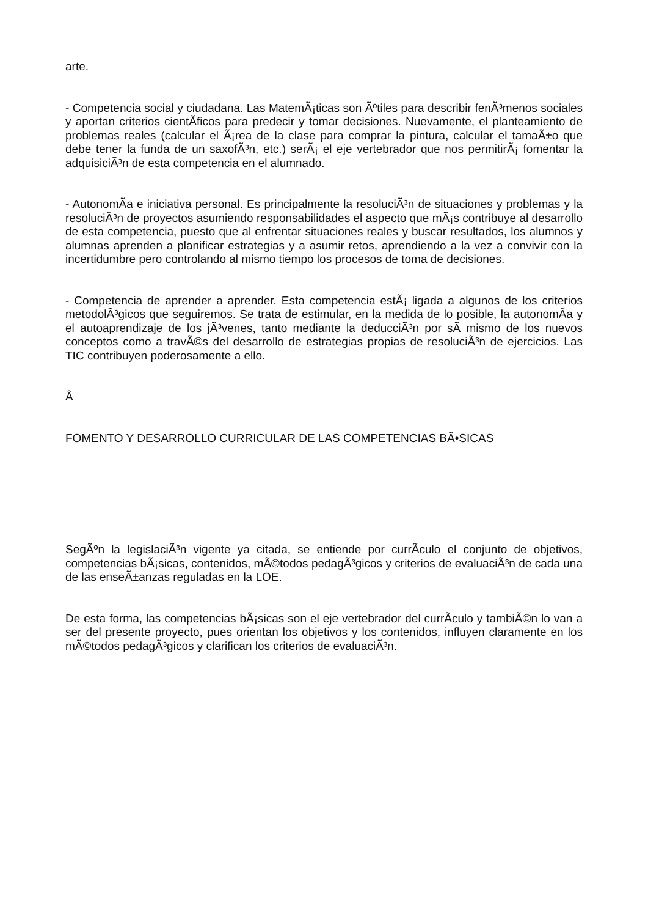arte.
- Competencia social y ciudadana. Las MatemÃ¡ticas son Ãºtiles para describir fenÃ³menos sociales y aportan criterios cientÃ­ficos para predecir y tomar decisiones. Nuevamente, el planteamiento de problemas reales (calcular el Ã¡rea de la clase para comprar la pintura, calcular el tamaÃ±o que debe tener la funda de un saxofÃ³n, etc.) serÃ¡ el eje vertebrador que nos permitirÃ¡ fomentar la adquisiciÃ³n de esta competencia en el alumnado.
- AutonomÃ­a e iniciativa personal. Es principalmente la resoluciÃ³n de situaciones y problemas y la resoluciÃ³n de proyectos asumiendo responsabilidades el aspecto que mÃ¡s contribuye al desarrollo de esta competencia, puesto que al enfrentar situaciones reales y buscar resultados, los alumnos y alumnas aprenden a planificar estrategias y a asumir retos, aprendiendo a la vez a convivir con la incertidumbre pero controlando al mismo tiempo los procesos de toma de decisiones.
- Competencia de aprender a aprender. Esta competencia estÃ¡ ligada a algunos de los criterios metodolÃ³gicos que seguiremos. Se trata de estimular, en la medida de lo posible, la autonomÃ­a y el autoaprendizaje de los jÃ³venes, tanto mediante la deducciÃ³n por sÃ­ mismo de los nuevos conceptos como a travÃ©s del desarrollo de estrategias propias de resoluciÃ³n de ejercicios. Las TIC contribuyen poderosamente a ello.
Â
FOMENTO Y DESARROLLO CURRICULAR DE LAS COMPETENCIAS BÃ•SICAS
SegÃºn la legislaciÃ³n vigente ya citada, se entiende por currÃ­culo el conjunto de objetivos, competencias bÃ¡sicas, contenidos, mÃ©todos pedagÃ³gicos y criterios de evaluaciÃ³n de cada una de las enseÃ±anzas reguladas en la LOE.
De esta forma, las competencias bÃ¡sicas son el eje vertebrador del currÃ­culo y tambiÃ©n lo van a ser del presente proyecto, pues orientan los objetivos y los contenidos, influyen claramente en los mÃ©todos pedagÃ³gicos y clarifican los criterios de evaluaciÃ³n.